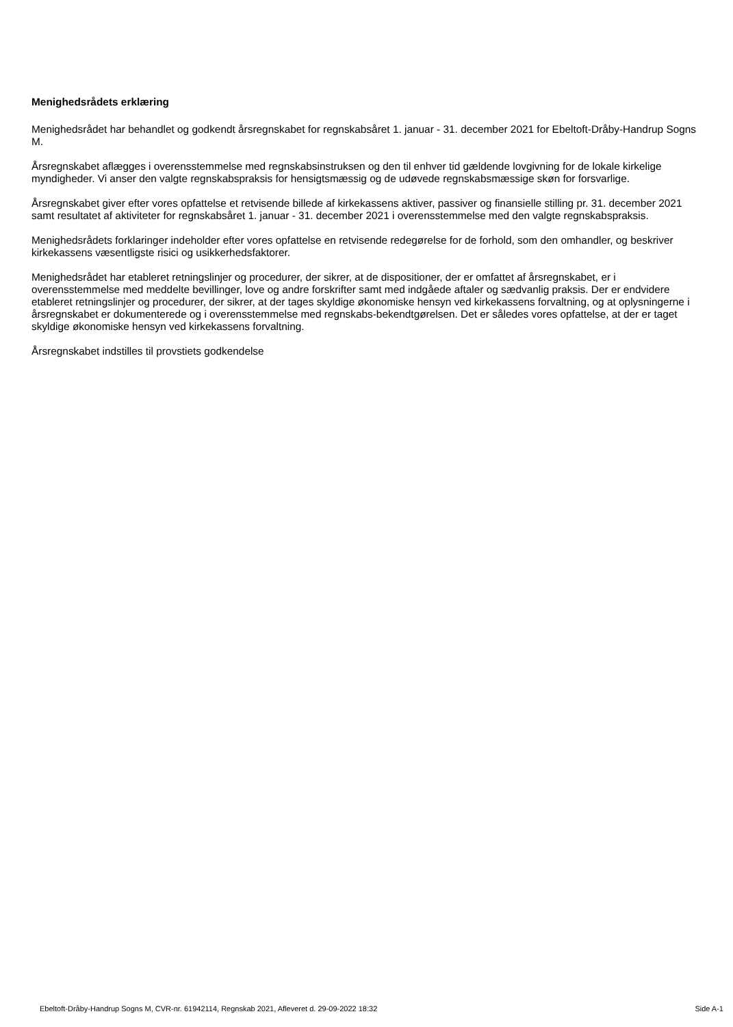Menighedsrådets erklæring
Menighedsrådet har behandlet og godkendt årsregnskabet for regnskabsåret 1. januar - 31. december 2021 for Ebeltoft-Dråby-Handrup Sogns M.
Årsregnskabet aflægges i overensstemmelse med regnskabsinstruksen og den til enhver tid gældende lovgivning for de lokale kirkelige myndigheder. Vi anser den valgte regnskabspraksis for hensigtsmæssig og de udøvede regnskabsmæssige skøn for forsvarlige.
Årsregnskabet giver efter vores opfattelse et retvisende billede af kirkekassens aktiver, passiver og finansielle stilling pr. 31. december 2021 samt resultatet af aktiviteter for regnskabsåret 1. januar - 31. december 2021 i overensstemmelse med den valgte regnskabspraksis.
Menighedsrådets forklaringer indeholder efter vores opfattelse en retvisende redegørelse for de forhold, som den omhandler, og beskriver kirkekassens væsentligste risici og usikkerhedsfaktorer.
Menighedsrådet har etableret retningslinjer og procedurer, der sikrer, at de dispositioner, der er omfattet af årsregnskabet, er i overensstemmelse med meddelte bevillinger, love og andre forskrifter samt med indgåede aftaler og sædvanlig praksis. Der er endvidere etableret retningslinjer og procedurer, der sikrer, at der tages skyldige økonomiske hensyn ved kirkekassens forvaltning, og at oplysningerne i årsregnskabet er dokumenterede og i overensstemmelse med regnskabs-bekendtgørelsen. Det er således vores opfattelse, at der er taget skyldige økonomiske hensyn ved kirkekassens forvaltning.
Årsregnskabet indstilles til provstiets godkendelse
Ebeltoft-Dråby-Handrup Sogns M, CVR-nr. 61942114, Regnskab 2021, Afleveret d. 29-09-2022 18:32 Side A-1